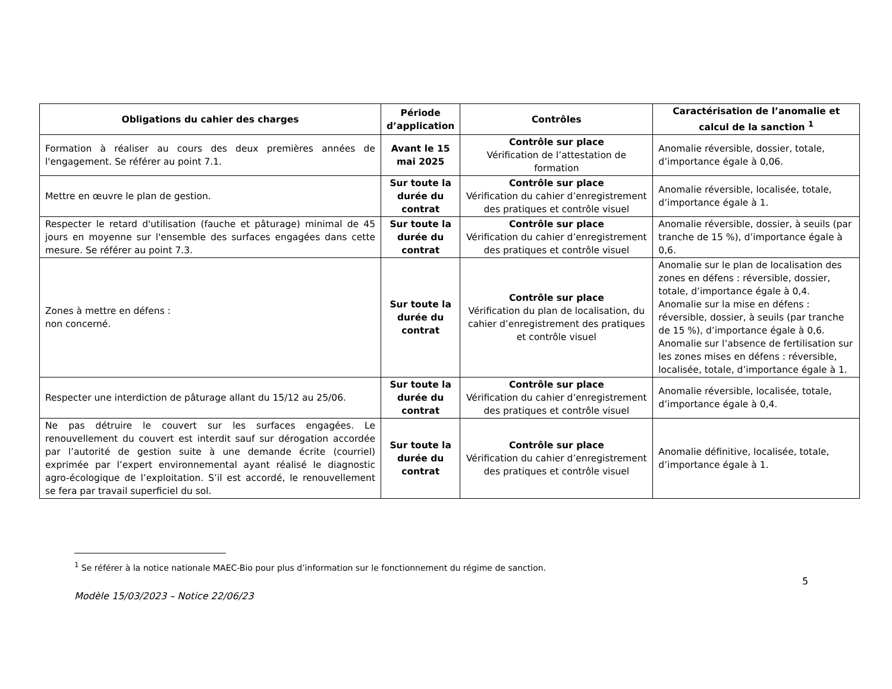| Obligations du cahier des charges | Période d’application | Contrôles | Caractérisation de l’anomalie et calcul de la sanction <sup>1</sup> |
| --- | --- | --- | --- |
| Formation à réaliser au cours des deux premières années de l'engagement. Se référer au point 7.1. | Avant le 15 mai 2025 | Contrôle sur place Vérification de l’attestation de formation | Anomalie réversible, dossier, totale, d’importance égale à 0,06. |
| Mettre en œuvre le plan de gestion. | Sur toute la durée du contrat | Contrôle sur place Vérification du cahier d’enregistrement des pratiques et contrôle visuel | Anomalie réversible, localisée, totale, d’importance égale à 1. |
| Respecter le retard d'utilisation (fauche et pâturage) minimal de 45 jours en moyenne sur l'ensemble des surfaces engagées dans cette mesure. Se référer au point 7.3. | Sur toute la durée du contrat | Contrôle sur place Vérification du cahier d’enregistrement des pratiques et contrôle visuel | Anomalie réversible, dossier, à seuils (par tranche de 15 %), d’importance égale à 0,6. |
| Zones à mettre en défens : non concerné. | Sur toute la durée du contrat | Contrôle sur place Vérification du plan de localisation, du cahier d’enregistrement des pratiques et contrôle visuel | Anomalie sur le plan de localisation des zones en défens : réversible, dossier, totale, d’importance égale à 0,4. Anomalie sur la mise en défens : réversible, dossier, à seuils (par tranche de 15 %), d’importance égale à 0,6. Anomalie sur l’absence de fertilisation sur les zones mises en défens : réversible, localisée, totale, d’importance égale à 1. |
| Respecter une interdiction de pâturage allant du 15/12 au 25/06. | Sur toute la durée du contrat | Contrôle sur place Vérification du cahier d’enregistrement des pratiques et contrôle visuel | Anomalie réversible, localisée, totale, d’importance égale à 0,4. |
| Ne pas détruire le couvert sur les surfaces engagées. Le renouvellement du couvert est interdit sauf sur dérogation accordée par l’autorité de gestion suite à une demande écrite (courriel) exprimée par l’expert environnemental ayant réalisé le diagnostic agro-écologique de l’exploitation. S’il est accordé, le renouvellement se fera par travail superficiel du sol. | Sur toute la durée du contrat | Contrôle sur place Vérification du cahier d’enregistrement des pratiques et contrôle visuel | Anomalie définitive, localisée, totale, d’importance égale à 1. |
<sup>1</sup> Se référer à la notice nationale MAEC-Bio pour plus d’information sur le fonctionnement du régime de sanction.
5
Modèle 15/03/2023 – Notice 22/06/23